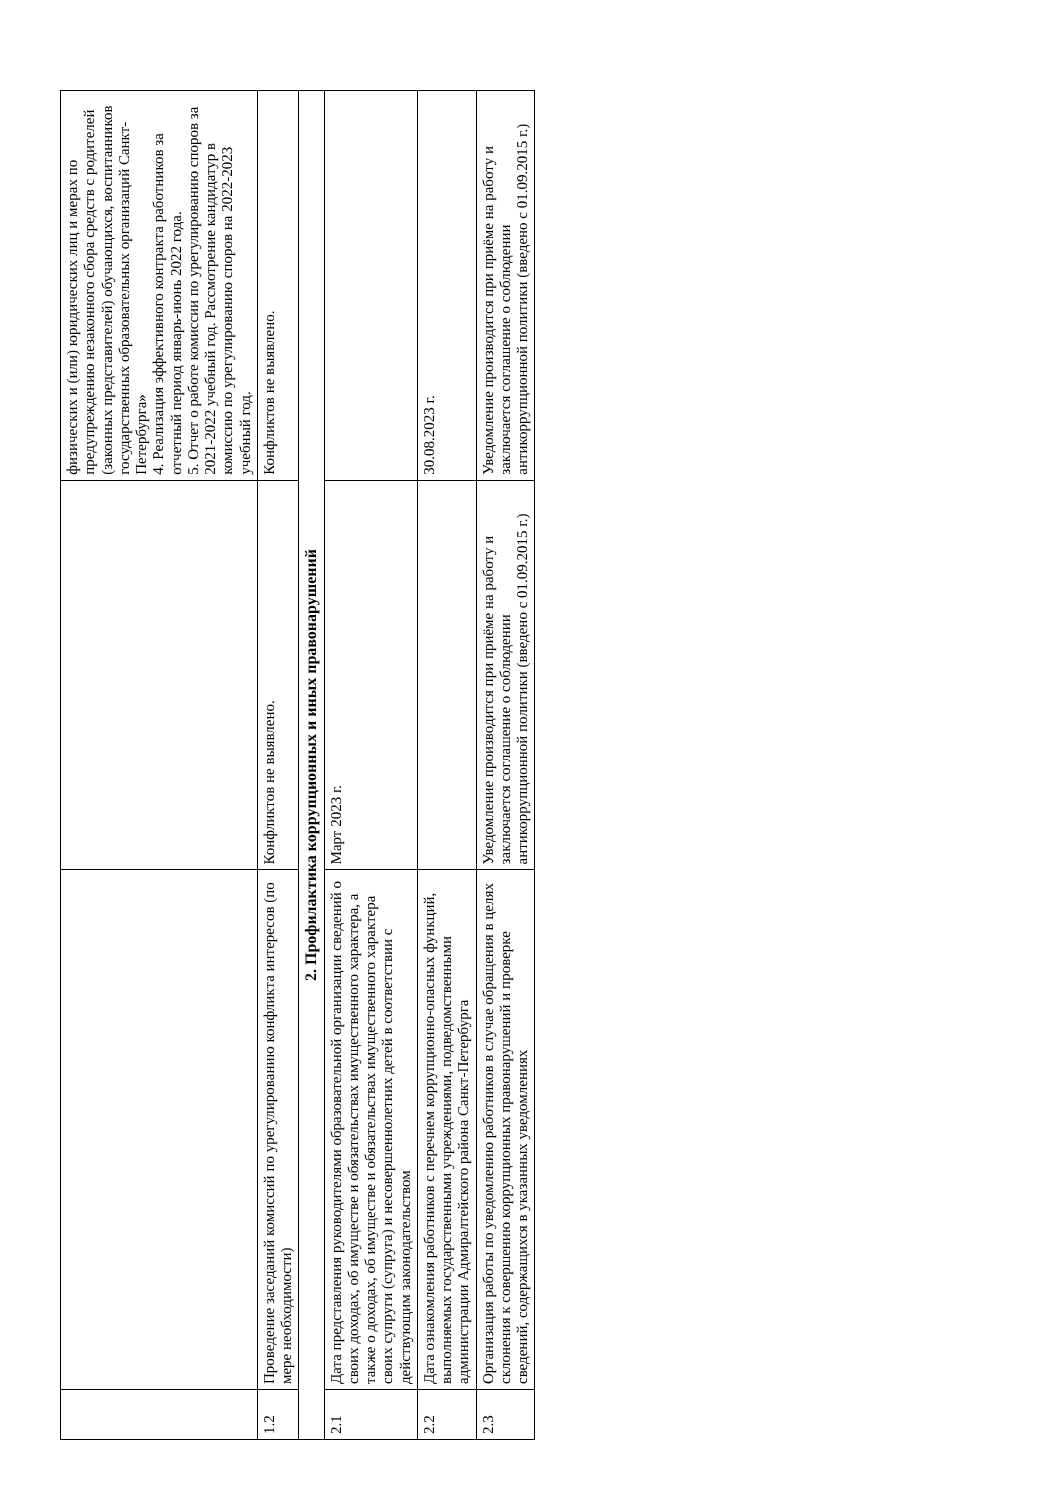| | | | физических и (или) юридических лиц и мерах по предупреждению незаконного сбора средств с родителей (законных представителей) обучающихся, воспитанников государственных образовательных организаций Санкт-Петербурга» 4. Реализация эффективного контракта работников за отчетный период январь-июнь 2022 года. 5. Отчет о работе комиссии по урегулированию споров за 2021-2022 учебный год. Рассмотрение кандидатур в комиссию по урегулированию споров на 2022-2023 учебный год. |
| 1.2 | Проведение заседаний комиссий по урегулированию конфликта интересов (по мере необходимости) | Конфликтов не выявлено. | Конфликтов не выявлено. |
| 2. Профилактика коррупционных и иных правонарушений | | | |
| 2.1 | Дата представления руководителями образовательной организации сведений о своих доходах, об имуществе и обязательствах имущественного характера, а также о доходах, об имуществе и обязательствах имущественного характера своих супруги (супруга) и несовершеннолетних детей в соответствии с действующим законодательством | Март 2023 г. | |
| 2.2 | Дата ознакомления работников с перечнем коррупционно-опасных функций, выполняемых государственными учреждениями, подведомственными администрации Адмиралтейского района Санкт-Петербурга | | 30.08.2023 г. |
| 2.3 | Организация работы по уведомлению работников в случае обращения в целях склонения к совершению коррупционных правонарушений и проверке сведений, содержащихся в указанных уведомлениях | Уведомление производится при приёме на работу и заключается соглашение о соблюдении антикоррупционной политики (введено с 01.09.2015 г.) | Уведомление производится при приёме на работу и заключается соглашение о соблюдении антикоррупционной политики (введено с 01.09.2015 г.) |